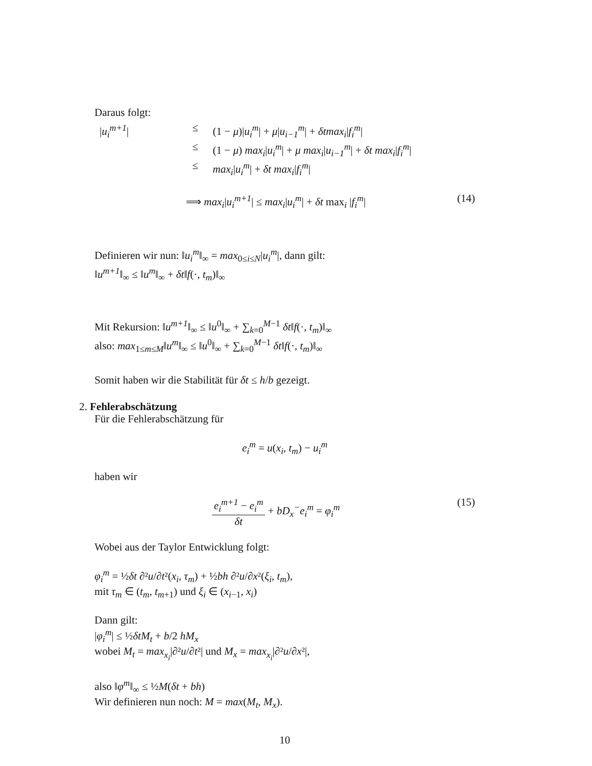Daraus folgt:
|u<sub>i</sub><sup>m+1</sup>|
≤
(1 − μ)|u<sub>i</sub><sup>m</sup>| + μ|u<sub>i−1</sub><sup>m</sup>| + δtmax<sub>i</sub>|f<sub>i</sub><sup>m</sup>|
≤
(1 − μ) max<sub>i</sub>|u<sub>i</sub><sup>m</sup>| + μ max<sub>i</sub>|u<sub>i−1</sub><sup>m</sup>| + δt max<sub>i</sub>|f<sub>i</sub><sup>m</sup>|
≤
max<sub>i</sub>|u<sub>i</sub><sup>m</sup>| + δt max<sub>i</sub>|f<sub>i</sub><sup>m</sup>|
⟹ max<sub>i</sub>|u<sub>i</sub><sup>m+1</sup>| ≤ max<sub>i</sub>|u<sub>i</sub><sup>m</sup>| + δt max<sub>i</sub> |f<sub>i</sub><sup>m</sup>|
(14)
Definieren wir nun: ‖u<sub>i</sub><sup>m</sup>‖<sub>∞</sub> = max<sub>0≤i≤N</sub>|u<sub>i</sub><sup>m</sup>|, dann gilt:
‖u<sup>m+1</sup>‖<sub>∞</sub> ≤ ‖u<sup>m</sup>‖<sub>∞</sub> + δt‖f(·, t<sub>m</sub>)‖<sub>∞</sub>
Mit Rekursion: ‖u<sup>m+1</sup>‖<sub>∞</sub> ≤ ‖u<sup>0</sup>‖<sub>∞</sub> + ∑<sub>k=0</sub><sup>M−1</sup> δt‖f(·, t<sub>m</sub>)‖<sub>∞</sub>
also: max<sub>1≤m≤M</sub>‖u<sup>m</sup>‖<sub>∞</sub> ≤ ‖u<sup>0</sup>‖<sub>∞</sub> + ∑<sub>k=0</sub><sup>M−1</sup> δt‖f(·, t<sub>m</sub>)‖<sub>∞</sub>
Somit haben wir die Stabilität für δt ≤ h/b gezeigt.
2. Fehlerabschätzung
Für die Fehlerabschätzung für
e<sub>i</sub><sup>m</sup> = u(x<sub>i</sub>, t<sub>m</sub>) − u<sub>i</sub><sup>m</sup>
haben wir
e<sub>i</sub><sup>m+1</sup> − e<sub>i</sub><sup>m</sup> δt + bD<sub>x</sub><sup>−</sup>e<sub>i</sub><sup>m</sup> = φ<sub>i</sub><sup>m</sup> (15)
Wobei aus der Taylor Entwicklung folgt:
φ<sub>i</sub><sup>m</sup> = ½δt ∂²u/∂t²(x<sub>i</sub>, τ<sub>m</sub>) + ½bh ∂²u/∂x²(ξ<sub>i</sub>, t<sub>m</sub>),
mit τ<sub>m</sub> ∈ (t<sub>m</sub>, t<sub>m+1</sub>) und ξ<sub>i</sub> ∈ (x<sub>i−1</sub>, x<sub>i</sub>)
Dann gilt:
|φ<sub>i</sub><sup>m</sup>| ≤ ½δtM<sub>t</sub> + b/2 hM<sub>x</sub>
wobei M<sub>t</sub> = max<sub>x<sub>i</sub></sub>|∂²u/∂t²| und M<sub>x</sub> = max<sub>x<sub>i</sub></sub>|∂²u/∂x²|,
also ‖φ<sup>m</sup>‖<sub>∞</sub> ≤ ½M(δt + bh)
Wir definieren nun noch: M = max(M<sub>t</sub>, M<sub>x</sub>).
10